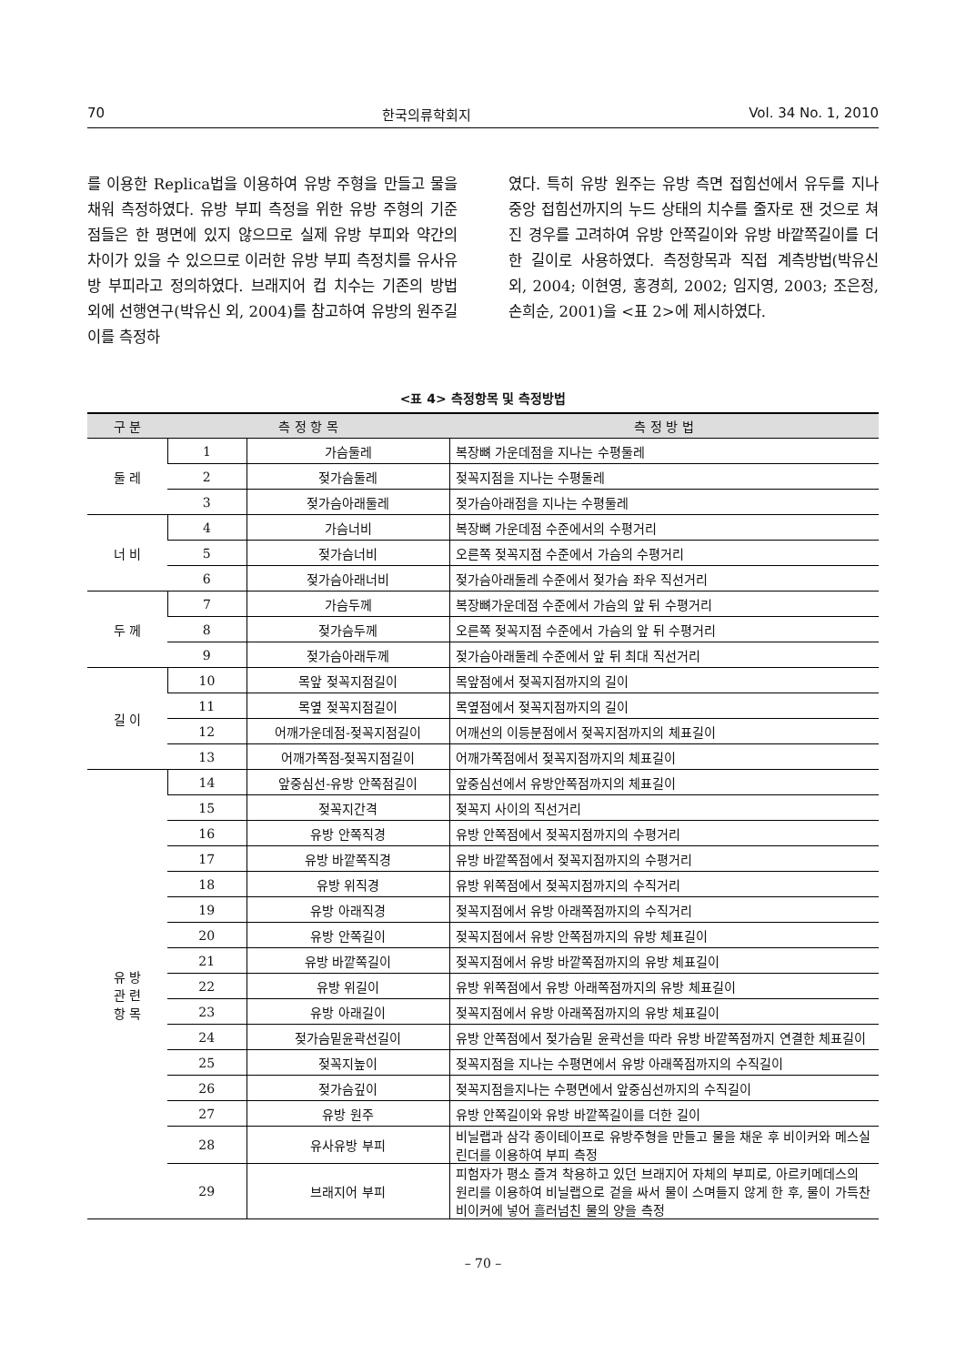70 한국의류학회지 Vol. 34 No. 1, 2010
를 이용한 Replica법을 이용하여 유방 주형을 만들고 물을 채워 측정하였다. 유방 부피 측정을 위한 유방 주형의 기준점들은 한 평면에 있지 않으므로 실제 유방 부피와 약간의 차이가 있을 수 있으므로 이러한 유방 부피 측정치를 유사유방 부피라고 정의하였다. 브래지어 컵 치수는 기존의 방법 외에 선행연구(박유신 외, 2004)를 참고하여 유방의 원주길이를 측정하
였다. 특히 유방 원주는 유방 측면 접힘선에서 유두를 지나 중앙 접힘선까지의 누드 상태의 치수를 줄자로 잰 것으로 쳐진 경우를 고려하여 유방 안쪽길이와 유방 바깥쪽길이를 더한 길이로 사용하였다. 측정항목과 직접 계측방법(박유신 외, 2004; 이현영, 홍경희, 2002; 임지영, 2003; 조은정, 손희순, 2001)을 <표 2>에 제시하였다.
<표 4> 측정항목 및 측정방법
| 구 분 | 측 정 항 목 | | 측 정 방 법 |
| --- | --- | --- | --- |
| 둘 레 | 1 | 가슴둘레 | 복장뼈 가운데점을 지나는 수평둘레 |
| | 2 | 젖가슴둘레 | 젖꼭지점을 지나는 수평둘레 |
| | 3 | 젖가슴아래둘레 | 젖가슴아래점을 지나는 수평둘레 |
| 너 비 | 4 | 가슴너비 | 복장뼈 가운데점 수준에서의 수평거리 |
| | 5 | 젖가슴너비 | 오른쪽 젖꼭지점 수준에서 가슴의 수평거리 |
| | 6 | 젖가슴아래너비 | 젖가슴아래둘레 수준에서 젖가슴 좌우 직선거리 |
| 두 께 | 7 | 가슴두께 | 복장뼈가운데점 수준에서 가슴의 앞 뒤 수평거리 |
| | 8 | 젖가슴두께 | 오른쪽 젖꼭지점 수준에서 가슴의 앞 뒤 수평거리 |
| | 9 | 젖가슴아래두께 | 젖가슴아래둘레 수준에서 앞 뒤 최대 직선거리 |
| 길 이 | 10 | 목앞 젖꼭지점길이 | 목앞점에서 젖꼭지점까지의 길이 |
| | 11 | 목옆 젖꼭지점길이 | 목옆점에서 젖꼭지점까지의 길이 |
| | 12 | 어깨가운데점-젖꼭지점길이 | 어깨선의 이등분점에서 젖꼭지점까지의 체표길이 |
| | 13 | 어깨가쪽점-젖꼭지점길이 | 어깨가쪽점에서 젖꼭지점까지의 체표길이 |
| 유 방 관 련 항 목 | 14 | 앞중심선-유방 안쪽점길이 | 앞중심선에서 유방안쪽점까지의 체표길이 |
| | 15 | 젖꼭지간격 | 젖꼭지 사이의 직선거리 |
| | 16 | 유방 안쪽직경 | 유방 안쪽점에서 젖꼭지점까지의 수평거리 |
| | 17 | 유방 바깥쪽직경 | 유방 바깥쪽점에서 젖꼭지점까지의 수평거리 |
| | 18 | 유방 위직경 | 유방 위쪽점에서 젖꼭지점까지의 수직거리 |
| | 19 | 유방 아래직경 | 젖꼭지점에서 유방 아래쪽점까지의 수직거리 |
| | 20 | 유방 안쪽길이 | 젖꼭지점에서 유방 안쪽점까지의 유방 체표길이 |
| | 21 | 유방 바깥쪽길이 | 젖꼭지점에서 유방 바깥쪽점까지의 유방 체표길이 |
| | 22 | 유방 위길이 | 유방 위쪽점에서 유방 아래쪽점까지의 유방 체표길이 |
| | 23 | 유방 아래길이 | 젖꼭지점에서 유방 아래쪽점까지의 유방 체표길이 |
| | 24 | 젖가슴밑윤곽선길이 | 유방 안쪽점에서 젖가슴밑 윤곽선을 따라 유방 바깥쪽점까지 연결한 체표길이 |
| | 25 | 젖꼭지높이 | 젖꼭지점을 지나는 수평면에서 유방 아래쪽점까지의 수직길이 |
| | 26 | 젖가슴깊이 | 젖꼭지점을지나는 수평면에서 앞중심선까지의 수직길이 |
| | 27 | 유방 원주 | 유방 안쪽길이와 유방 바깥쪽길이를 더한 길이 |
| | 28 | 유사유방 부피 | 비닐랩과 삼각 종이테이프로 유방주형을 만들고 물을 채운 후 비이커와 메스실린더를 이용하여 부피 측정 |
| | 29 | 브래지어 부피 | 피험자가 평소 즐겨 착용하고 있던 브래지어 자체의 부피로, 아르키메데스의 원리를 이용하여 비닐랩으로 겉을 싸서 물이 스며들지 않게 한 후, 물이 가득찬 비이커에 넣어 흘러넘친 물의 양을 측정 |
– 70 –